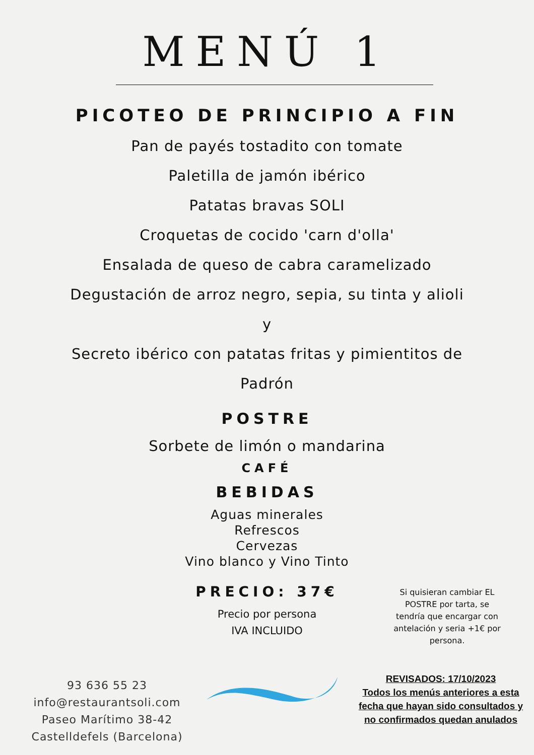MENÚ 1
PICOTEO DE PRINCIPIO A FIN
Pan de payés tostadito con tomate
Paletilla de jamón ibérico
Patatas bravas SOLI
Croquetas de cocido 'carn d'olla'
Ensalada de queso de cabra caramelizado
Degustación de arroz negro, sepia, su tinta y alioli
y
Secreto ibérico con patatas fritas y pimientitos de
Padrón
POSTRE
Sorbete de limón o mandarina
CAFÉ
BEBIDAS
Aguas minerales
Refrescos
Cervezas
Vino blanco y Vino Tinto
PRECIO: 37€
Precio por persona
IVA INCLUIDO
Si quisieran cambiar EL POSTRE por tarta, se tendría que encargar con antelación y seria +1€ por persona.
93 636 55 23
info@restaurantsoli.com
Paseo Marítimo 38-42
Castelldefels (Barcelona)
REVISADOS: 17/10/2023
Todos los menús anteriores a esta fecha que hayan sido consultados y no confirmados quedan anulados